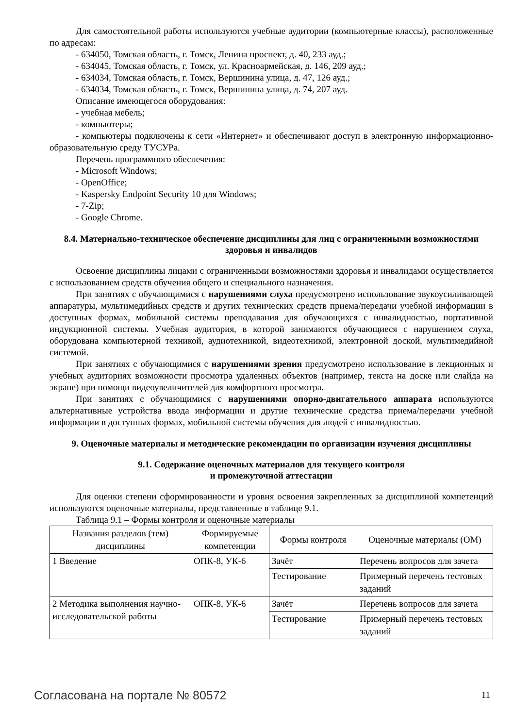Для самостоятельной работы используются учебные аудитории (компьютерные классы), расположенные по адресам:
- 634050, Томская область, г. Томск, Ленина проспект, д. 40, 233 ауд.;
- 634045, Томская область, г. Томск, ул. Красноармейская, д. 146, 209 ауд.;
- 634034, Томская область, г. Томск, Вершинина улица, д. 47, 126 ауд.;
- 634034, Томская область, г. Томск, Вершинина улица, д. 74, 207 ауд.
Описание имеющегося оборудования:
- учебная мебель;
- компьютеры;
- компьютеры подключены к сети «Интернет» и обеспечивают доступ в электронную информационно-образовательную среду ТУСУРа.
Перечень программного обеспечения:
- Microsoft Windows;
- OpenOffice;
- Kaspersky Endpoint Security 10 для Windows;
- 7-Zip;
- Google Chrome.
8.4. Материально-техническое обеспечение дисциплины для лиц с ограниченными возможностями здоровья и инвалидов
Освоение дисциплины лицами с ограниченными возможностями здоровья и инвалидами осуществляется с использованием средств обучения общего и специального назначения.
При занятиях с обучающимися с нарушениями слуха предусмотрено использование звукоусиливающей аппаратуры, мультимедийных средств и других технических средств приема/передачи учебной информации в доступных формах, мобильной системы преподавания для обучающихся с инвалидностью, портативной индукционной системы. Учебная аудитория, в которой занимаются обучающиеся с нарушением слуха, оборудована компьютерной техникой, аудиотехникой, видеотехникой, электронной доской, мультимедийной системой.
При занятиях с обучающимися с нарушениями зрения предусмотрено использование в лекционных и учебных аудиториях возможности просмотра удаленных объектов (например, текста на доске или слайда на экране) при помощи видеоувеличителей для комфортного просмотра.
При занятиях с обучающимися с нарушениями опорно-двигательного аппарата используются альтернативные устройства ввода информации и другие технические средства приема/передачи учебной информации в доступных формах, мобильной системы обучения для людей с инвалидностью.
9. Оценочные материалы и методические рекомендации по организации изучения дисциплины
9.1. Содержание оценочных материалов для текущего контроля
и промежуточной аттестации
Для оценки степени сформированности и уровня освоения закрепленных за дисциплиной компетенций используются оценочные материалы, представленные в таблице 9.1.
Таблица 9.1 – Формы контроля и оценочные материалы
| Названия разделов (тем) дисциплины | Формируемые компетенции | Формы контроля | Оценочные материалы (ОМ) |
| --- | --- | --- | --- |
| 1 Введение | ОПК-8, УК-6 | Зачёт | Перечень вопросов для зачета |
| | | Тестирование | Примерный перечень тестовых заданий |
| 2 Методика выполнения научно-исследовательской работы | ОПК-8, УК-6 | Зачёт | Перечень вопросов для зачета |
| | | Тестирование | Примерный перечень тестовых заданий |
Согласована на портале № 80572 11